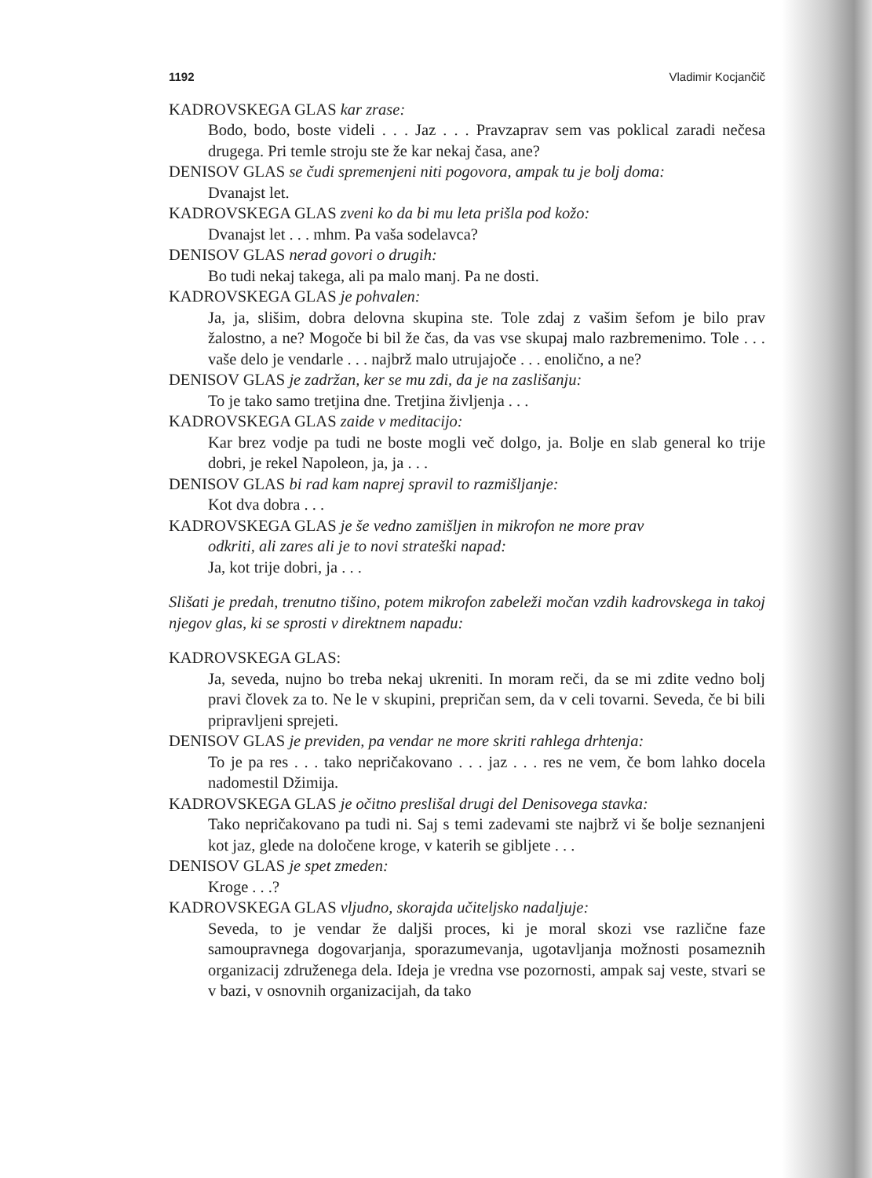1192 Vladimir Kocjančič
KADROVSKEGA GLAS kar zrase:
Bodo, bodo, boste videli . . . Jaz . . . Pravzaprav sem vas poklical zaradi nečesa drugega. Pri temle stroju ste že kar nekaj časa, ane?
DENISOV GLAS se čudi spremenjeni niti pogovora, ampak tu je bolj doma:
Dvanajst let.
KADROVSKEGA GLAS zveni ko da bi mu leta prišla pod kožo:
Dvanajst let . . . mhm. Pa vaša sodelavca?
DENISOV GLAS nerad govori o drugih:
Bo tudi nekaj takega, ali pa malo manj. Pa ne dosti.
KADROVSKEGA GLAS je pohvalen:
Ja, ja, slišim, dobra delovna skupina ste. Tole zdaj z vašim šefom je bilo prav žalostno, a ne? Mogoče bi bil že čas, da vas vse skupaj malo razbremenimo. Tole . . . vaše delo je vendarle . . . najbrž malo utrujajoče . . . enolično, a ne?
DENISOV GLAS je zadržan, ker se mu zdi, da je na zaslišanju:
To je tako samo tretjina dne. Tretjina življenja . . .
KADROVSKEGA GLAS zaide v meditacijo:
Kar brez vodje pa tudi ne boste mogli več dolgo, ja. Bolje en slab general ko trije dobri, je rekel Napoleon, ja, ja . . .
DENISOV GLAS bi rad kam naprej spravil to razmišljanje:
Kot dva dobra . . .
KADROVSKEGA GLAS je še vedno zamišljen in mikrofon ne more prav
odkriti, ali zares ali je to novi strateški napad:
Ja, kot trije dobri, ja . . .
Slišati je predah, trenutno tišino, potem mikrofon zabeleži močan vzdih kadrovskega in takoj njegov glas, ki se sprosti v direktnem napadu:
KADROVSKEGA GLAS:
Ja, seveda, nujno bo treba nekaj ukreniti. In moram reči, da se mi zdite vedno bolj pravi človek za to. Ne le v skupini, prepričan sem, da v celi tovarni. Seveda, če bi bili pripravljeni sprejeti.
DENISOV GLAS je previden, pa vendar ne more skriti rahlega drhtenja:
To je pa res . . . tako nepričakovano . . . jaz . . . res ne vem, če bom lahko docela nadomestil Džimija.
KADROVSKEGA GLAS je očitno preslišal drugi del Denisovega stavka:
Tako nepričakovano pa tudi ni. Saj s temi zadevami ste najbrž vi še bolje seznanjeni kot jaz, glede na določene kroge, v katerih se gibljete . . .
DENISOV GLAS je spet zmeden:
Kroge . . .?
KADROVSKEGA GLAS vljudno, skorajda učiteljsko nadaljuje:
Seveda, to je vendar že daljši proces, ki je moral skozi vse različne faze samoupravnega dogovarjanja, sporazumevanja, ugotavljanja možnosti posameznih organizacij združenega dela. Ideja je vredna vse pozornosti, ampak saj veste, stvari se v bazi, v osnovnih organizacijah, da tako